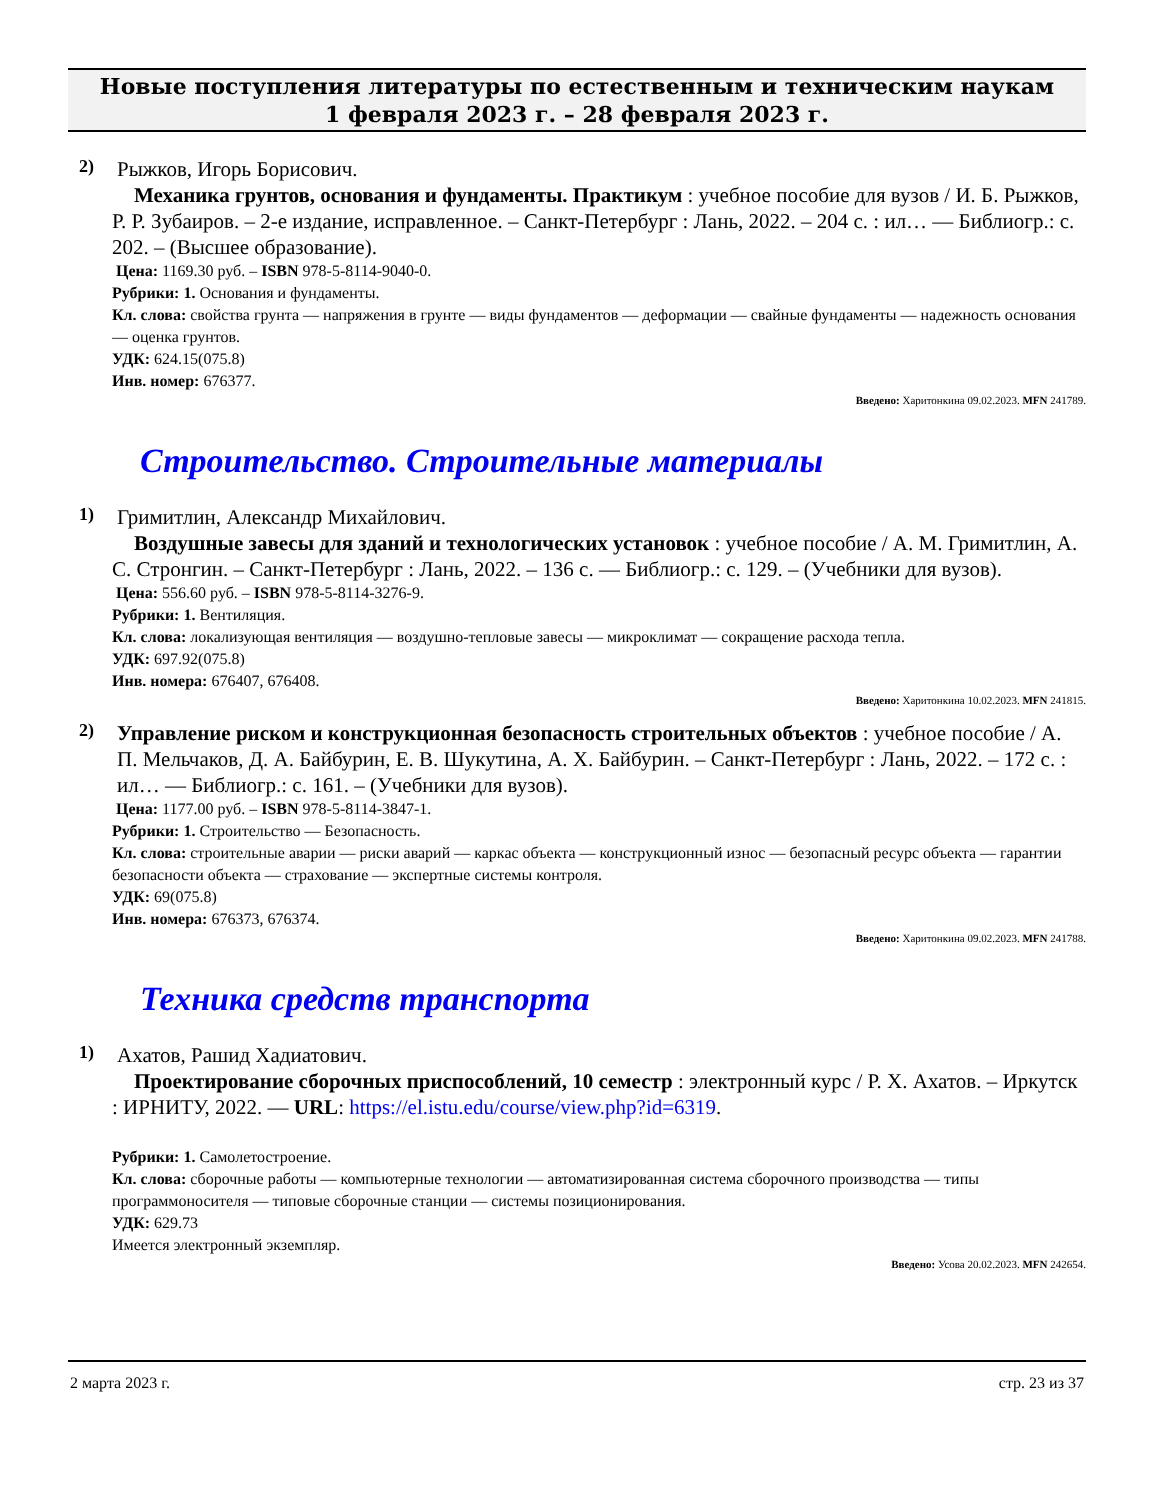Новые поступления литературы по естественным и техническим наукам
1 февраля 2023 г. – 28 февраля 2023 г.
2)
Рыжков, Игорь Борисович.
Механика грунтов, основания и фундаменты. Практикум : учебное пособие для вузов / И. Б. Рыжков, Р. Р. Зубаиров. – 2-е издание, исправленное. – Санкт-Петербург : Лань, 2022. – 204 с. : ил… — Библиогр.: с. 202. – (Высшее образование).
Цена: 1169.30 руб. – ISBN 978-5-8114-9040-0.
Рубрики: 1. Основания и фундаменты.
Кл. слова: свойства грунта — напряжения в грунте — виды фундаментов — деформации — свайные фундаменты — надежность основания — оценка грунтов.
УДК: 624.15(075.8)
Инв. номер: 676377.
Введено: Харитонкина 09.02.2023. MFN 241789.
Строительство. Строительные материалы
1)
Гримитлин, Александр Михайлович.
Воздушные завесы для зданий и технологических установок : учебное пособие / А. М. Гримитлин, А. С. Стронгин. – Санкт-Петербург : Лань, 2022. – 136 с. — Библиогр.: с. 129. – (Учебники для вузов).
Цена: 556.60 руб. – ISBN 978-5-8114-3276-9.
Рубрики: 1. Вентиляция.
Кл. слова: локализующая вентиляция — воздушно-тепловые завесы — микроклимат — сокращение расхода тепла.
УДК: 697.92(075.8)
Инв. номера: 676407, 676408.
Введено: Харитонкина 10.02.2023. MFN 241815.
2)
Управление риском и конструкционная безопасность строительных объектов : учебное пособие / А. П. Мельчаков, Д. А. Байбурин, Е. В. Шукутина, А. Х. Байбурин. – Санкт-Петербург : Лань, 2022. – 172 с. : ил… — Библиогр.: с. 161. – (Учебники для вузов).
Цена: 1177.00 руб. – ISBN 978-5-8114-3847-1.
Рубрики: 1. Строительство — Безопасность.
Кл. слова: строительные аварии — риски аварий — каркас объекта — конструкционный износ — безопасный ресурс объекта — гарантии безопасности объекта — страхование — экспертные системы контроля.
УДК: 69(075.8)
Инв. номера: 676373, 676374.
Введено: Харитонкина 09.02.2023. MFN 241788.
Техника средств транспорта
1)
Ахатов, Рашид Хадиатович.
Проектирование сборочных приспособлений, 10 семестр : электронный курс / Р. Х. Ахатов. – Иркутск : ИРНИТУ, 2022. — URL: https://el.istu.edu/course/view.php?id=6319.
Рубрики: 1. Самолетостроение.
Кл. слова: сборочные работы — компьютерные технологии — автоматизированная система сборочного производства — типы программоносителя — типовые сборочные станции — системы позиционирования.
УДК: 629.73
Имеется электронный экземпляр.
Введено: Усова 20.02.2023. MFN 242654.
2 марта 2023 г. стр. 23 из 37